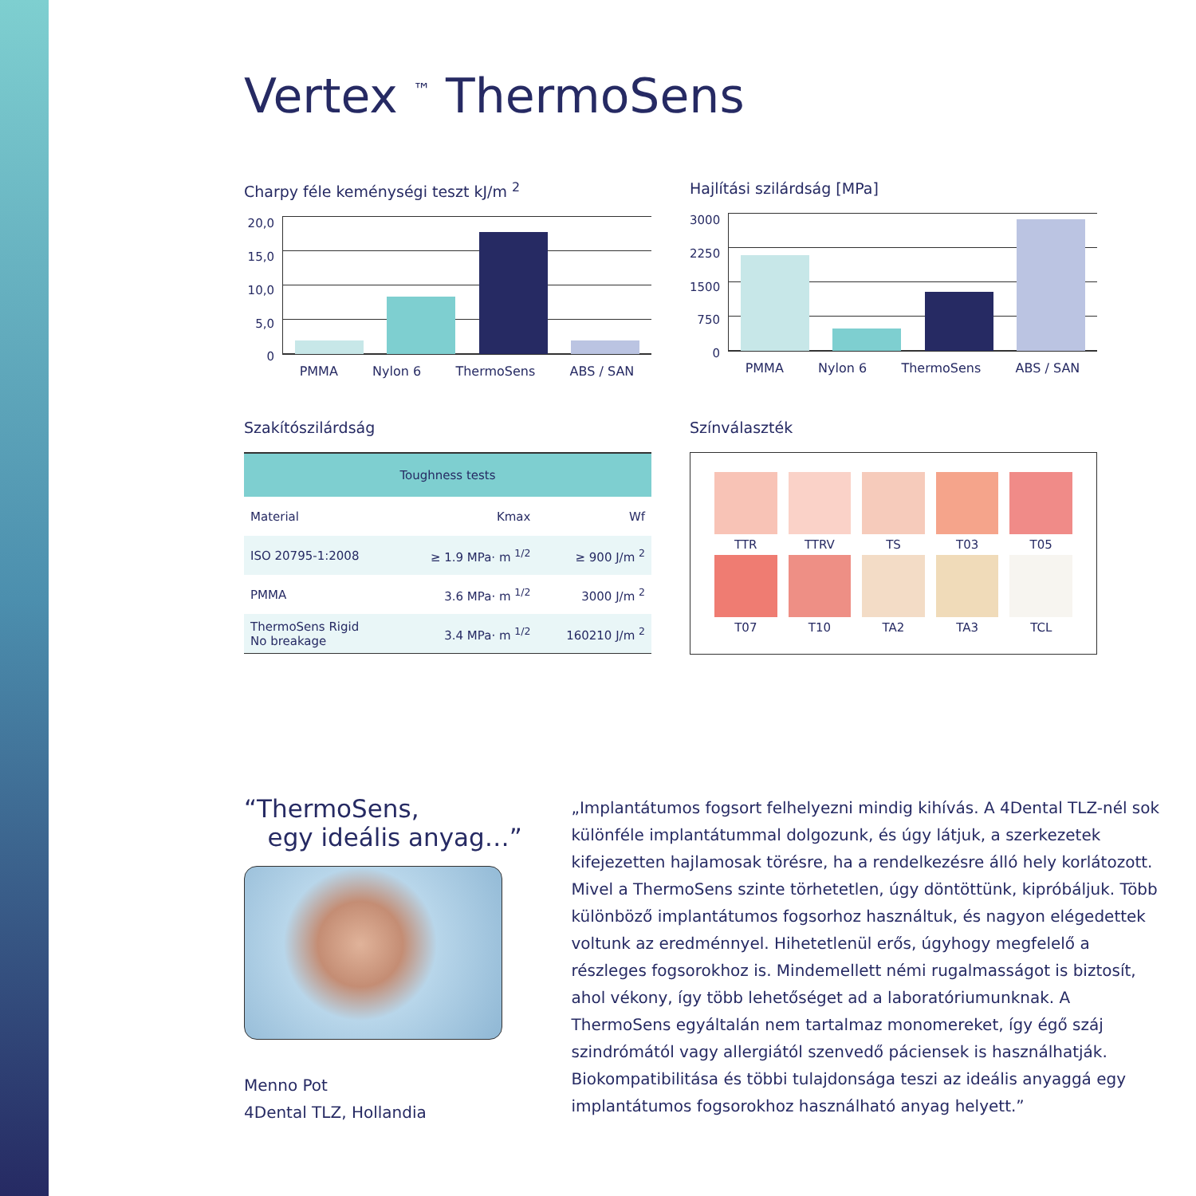Vertex <sup>™</sup> ThermoSens
Charpy féle keménységi teszt kJ/m <sup>2</sup>
20,0
15,0
10,0
5,0
0
PMMA Nylon 6 ThermoSens ABS / SAN
Hajlítási szilárdság [MPa]
3000
2250
1500
750
0
PMMA Nylon 6 ThermoSens ABS / SAN
Szakítószilárdság
| Toughness tests | | |
| --- | --- | --- |
| Material | Kmax | Wf |
| ISO 20795-1:2008 | ≥ 1.9 MPa· m <sup>1/2</sup> | ≥ 900 J/m <sup>2</sup> |
| PMMA | 3.6 MPa· m <sup>1/2</sup> | 3000 J/m <sup>2</sup> |
| ThermoSens Rigid No breakage | 3.4 MPa· m <sup>1/2</sup> | 160210 J/m <sup>2</sup> |
Színválaszték
TTR
TTRV
TS
T03
T05
T07
T10
TA2
TA3
TCL
“ThermoSens,
egy ideális anyag…”
Menno Pot
4Dental TLZ, Hollandia
„Implantátumos fogsort felhelyezni mindig kihívás. A 4Dental TLZ-nél sok különféle implantátummal dolgozunk, és úgy látjuk, a szerkezetek kifejezetten hajlamosak törésre, ha a rendelkezésre álló hely korlátozott. Mivel a ThermoSens szinte törhetetlen, úgy döntöttünk, kipróbáljuk. Több különböző implantátumos fogsorhoz használtuk, és nagyon elégedettek voltunk az eredménnyel. Hihetetlenül erős, úgyhogy megfelelő a részleges fogsorokhoz is. Mindemellett némi rugalmasságot is biztosít, ahol vékony, így több lehetőséget ad a laboratóriumunknak. A ThermoSens egyáltalán nem tartalmaz monomereket, így égő száj szindrómától vagy allergiától szenvedő páciensek is használhatják. Biokompatibilitása és többi tulajdonsága teszi az ideális anyaggá egy implantátumos fogsorokhoz használható anyag helyett.”